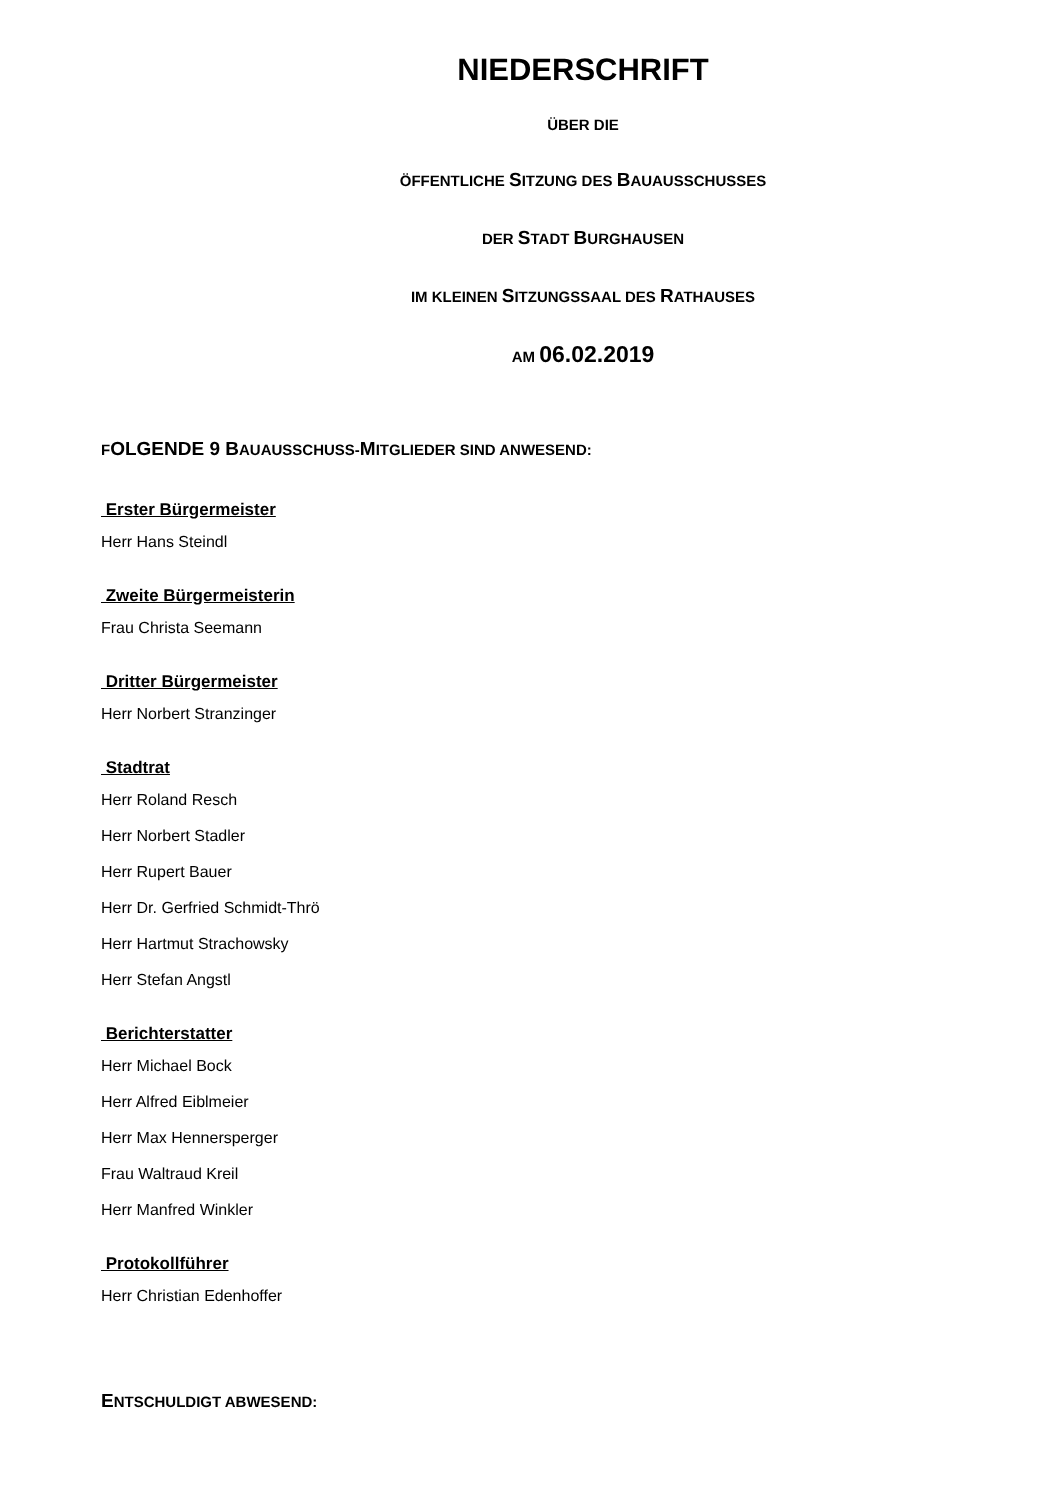NIEDERSCHRIFT
ÜBER DIE
ÖFFENTLICHE SITZUNG DES BAUAUSSCHUSSES
DER STADT BURGHAUSEN
IM KLEINEN SITZUNGSSAAL DES RATHAUSES
AM 06.02.2019
FOLGENDE 9 BAUAUSSCHUSS-MITGLIEDER SIND ANWESEND:
Erster Bürgermeister
Herr Hans Steindl
Zweite Bürgermeisterin
Frau Christa Seemann
Dritter Bürgermeister
Herr Norbert Stranzinger
Stadtrat
Herr Roland Resch
Herr Norbert Stadler
Herr Rupert Bauer
Herr Dr. Gerfried Schmidt-Thrö
Herr Hartmut Strachowsky
Herr Stefan Angstl
Berichterstatter
Herr Michael Bock
Herr Alfred Eiblmeier
Herr Max Hennersperger
Frau Waltraud Kreil
Herr Manfred Winkler
Protokollführer
Herr Christian Edenhoffer
ENTSCHULDIGT ABWESEND: